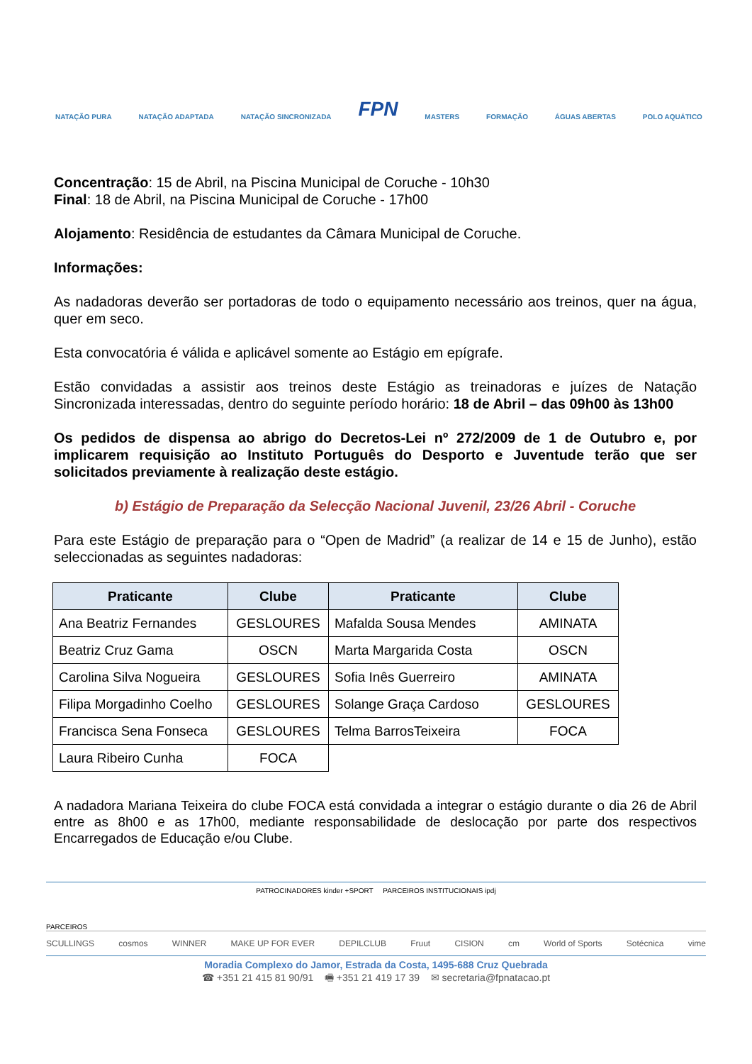NATAÇÃO PURA NATAÇÃO ADAPTADA NATAÇÃO SINCRONIZADA FPN MASTERS FORMAÇÃO ÁGUAS ABERTAS POLO AQUÁTICO
Concentração: 15 de Abril, na Piscina Municipal de Coruche - 10h30
Final: 18 de Abril, na Piscina Municipal de Coruche - 17h00
Alojamento: Residência de estudantes da Câmara Municipal de Coruche.
Informações:
As nadadoras deverão ser portadoras de todo o equipamento necessário aos treinos, quer na água, quer em seco.
Esta convocatória é válida e aplicável somente ao Estágio em epígrafe.
Estão convidadas a assistir aos treinos deste Estágio as treinadoras e juízes de Natação Sincronizada interessadas, dentro do seguinte período horário: 18 de Abril – das 09h00 às 13h00
Os pedidos de dispensa ao abrigo do Decretos-Lei nº 272/2009 de 1 de Outubro e, por implicarem requisição ao Instituto Português do Desporto e Juventude terão que ser solicitados previamente à realização deste estágio.
b) Estágio de Preparação da Selecção Nacional Juvenil, 23/26 Abril - Coruche
Para este Estágio de preparação para o “Open de Madrid” (a realizar de 14 e 15 de Junho), estão seleccionadas as seguintes nadadoras:
| Praticante | Clube | Praticante | Clube |
| --- | --- | --- | --- |
| Ana Beatriz Fernandes | GESLOURES | Mafalda Sousa Mendes | AMINATA |
| Beatriz Cruz Gama | OSCN | Marta Margarida Costa | OSCN |
| Carolina Silva Nogueira | GESLOURES | Sofia Inês Guerreiro | AMINATA |
| Filipa Morgadinho Coelho | GESLOURES | Solange Graça Cardoso | GESLOURES |
| Francisca Sena Fonseca | GESLOURES | Telma BarrosTeixeira | FOCA |
| Laura Ribeiro Cunha | FOCA | | |
A nadadora Mariana Teixeira do clube FOCA está convidada a integrar o estágio durante o dia 26 de Abril entre as 8h00 e as 17h00, mediante responsabilidade de deslocação por parte dos respectivos Encarregados de Educação e/ou Clube.
PATROCINADORES kinder +SPORT PARCEIROS INSTITUCIONAIS ipdj
PARCEIROS
SCULLINGS cosmos WINNER MAKE UP FOR EVER DEPILCLUB Fruut CISION cm World of Sports Sotécnica vime
Moradia Complexo do Jamor, Estrada da Costa, 1495-688 Cruz Quebrada
☎ +351 21 415 81 90/91 🖷 +351 21 419 17 39 ✉ secretaria@fpnatacao.pt